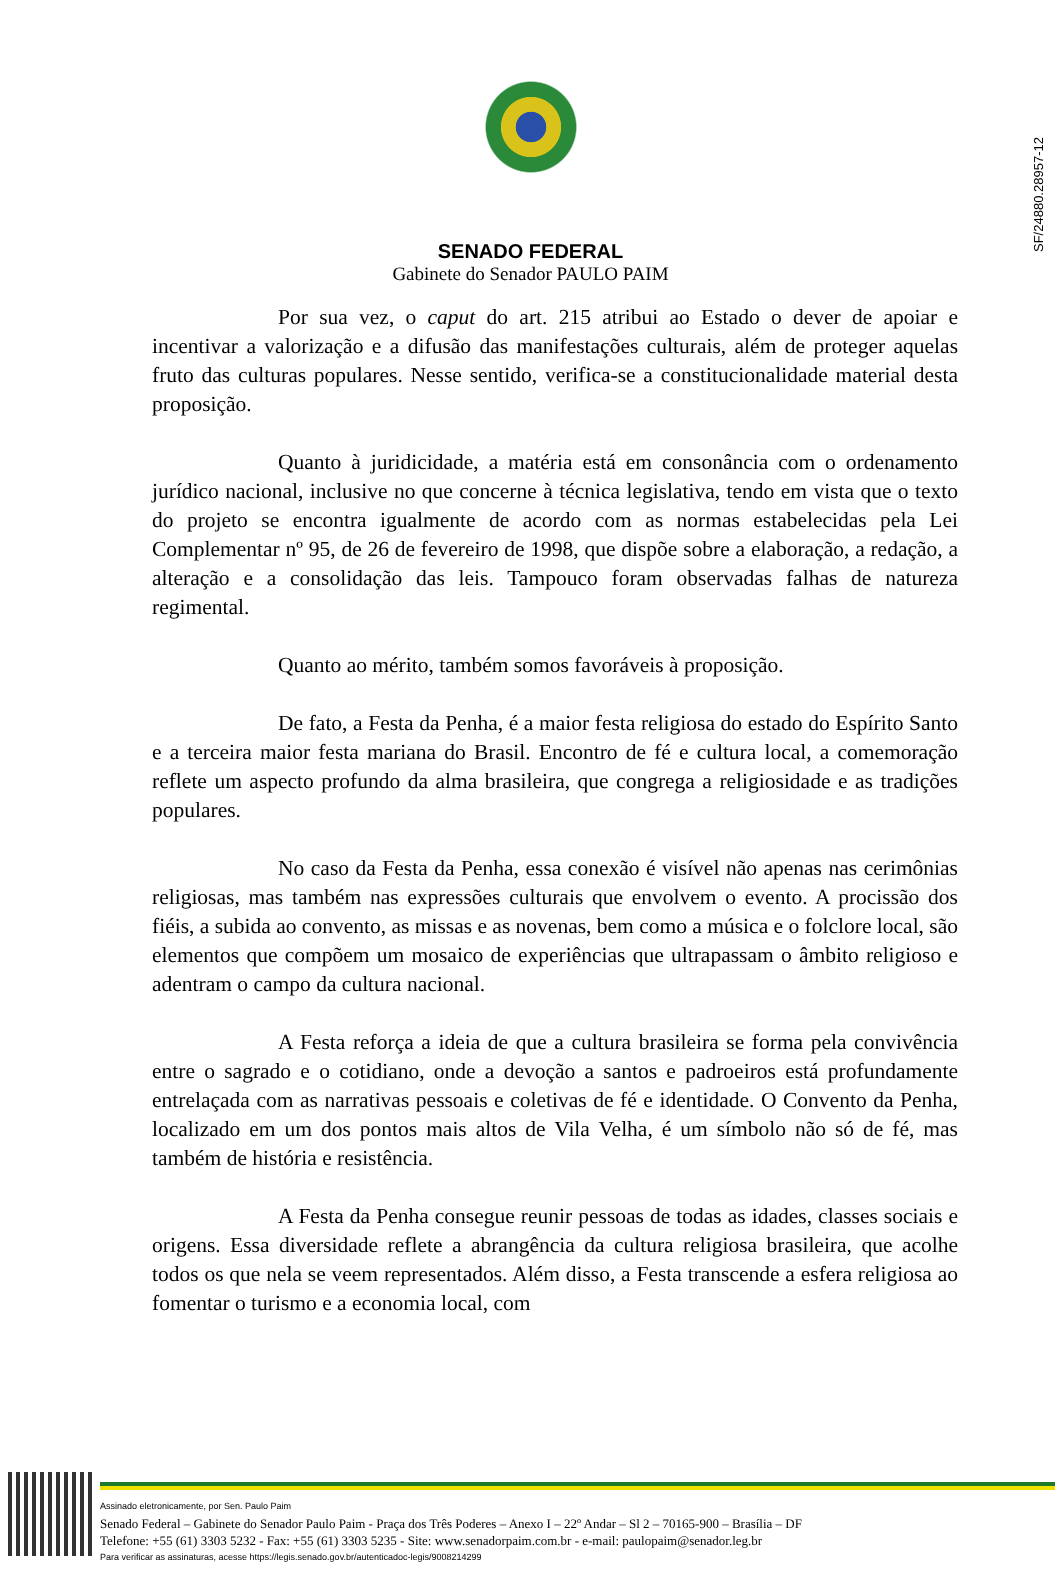SF/24880.28957-12
SENADO FEDERAL
Gabinete do Senador PAULO PAIM
Por sua vez, o caput do art. 215 atribui ao Estado o dever de apoiar e incentivar a valorização e a difusão das manifestações culturais, além de proteger aquelas fruto das culturas populares. Nesse sentido, verifica-se a constitucionalidade material desta proposição.
Quanto à juridicidade, a matéria está em consonância com o ordenamento jurídico nacional, inclusive no que concerne à técnica legislativa, tendo em vista que o texto do projeto se encontra igualmente de acordo com as normas estabelecidas pela Lei Complementar nº 95, de 26 de fevereiro de 1998, que dispõe sobre a elaboração, a redação, a alteração e a consolidação das leis. Tampouco foram observadas falhas de natureza regimental.
Quanto ao mérito, também somos favoráveis à proposição.
De fato, a Festa da Penha, é a maior festa religiosa do estado do Espírito Santo e a terceira maior festa mariana do Brasil. Encontro de fé e cultura local, a comemoração reflete um aspecto profundo da alma brasileira, que congrega a religiosidade e as tradições populares.
No caso da Festa da Penha, essa conexão é visível não apenas nas cerimônias religiosas, mas também nas expressões culturais que envolvem o evento. A procissão dos fiéis, a subida ao convento, as missas e as novenas, bem como a música e o folclore local, são elementos que compõem um mosaico de experiências que ultrapassam o âmbito religioso e adentram o campo da cultura nacional.
A Festa reforça a ideia de que a cultura brasileira se forma pela convivência entre o sagrado e o cotidiano, onde a devoção a santos e padroeiros está profundamente entrelaçada com as narrativas pessoais e coletivas de fé e identidade. O Convento da Penha, localizado em um dos pontos mais altos de Vila Velha, é um símbolo não só de fé, mas também de história e resistência.
A Festa da Penha consegue reunir pessoas de todas as idades, classes sociais e origens. Essa diversidade reflete a abrangência da cultura religiosa brasileira, que acolhe todos os que nela se veem representados. Além disso, a Festa transcende a esfera religiosa ao fomentar o turismo e a economia local, com
Assinado eletronicamente, por Sen. Paulo Paim
Senado Federal – Gabinete do Senador Paulo Paim - Praça dos Três Poderes – Anexo I – 22º Andar – Sl 2 – 70165-900 – Brasília – DF
Telefone: +55 (61) 3303 5232 - Fax: +55 (61) 3303 5235 - Site: www.senadorpaim.com.br - e-mail: paulopaim@senador.leg.br
Para verificar as assinaturas, acesse https://legis.senado.gov.br/autenticadoc-legis/9008214299